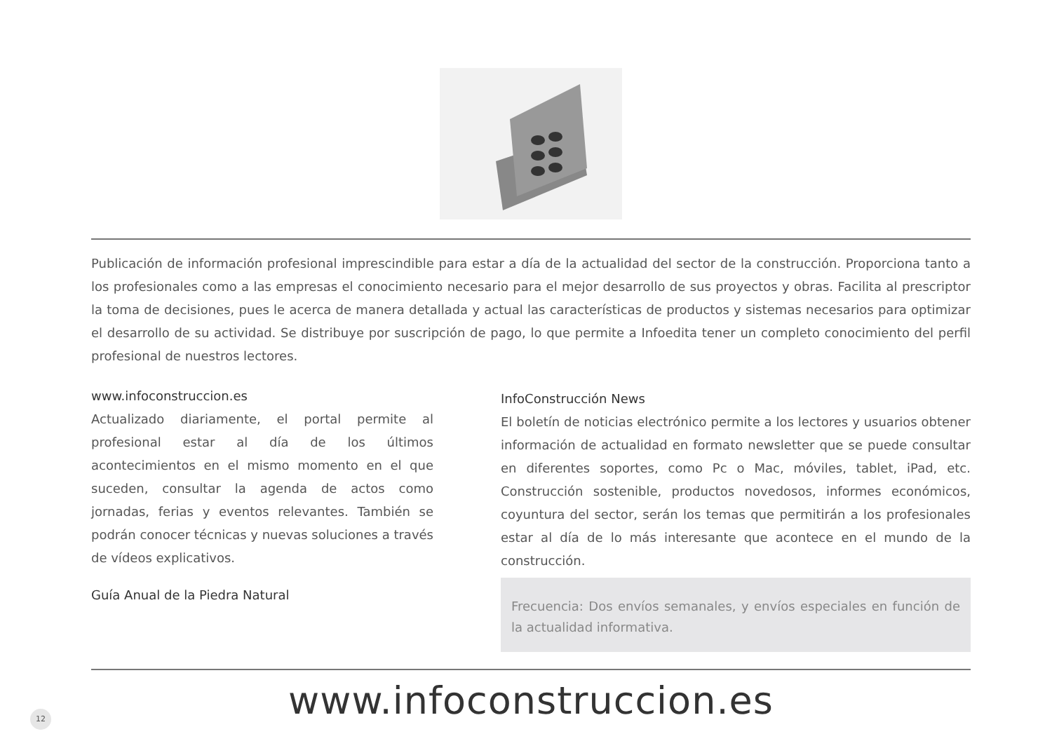Publicación de información profesional imprescindible para estar a día de la actualidad del sector de la construcción. Proporciona tanto a los profesionales como a las empresas el conocimiento necesario para el mejor desarrollo de sus proyectos y obras. Facilita al prescriptor la toma de decisiones, pues le acerca de manera detallada y actual las características de productos y sistemas necesarios para optimizar el desarrollo de su actividad. Se distribuye por suscripción de pago, lo que permite a Infoedita tener un completo conocimiento del perfil profesional de nuestros lectores.
www.infoconstruccion.es
Actualizado diariamente, el portal permite al profesional estar al día de los últimos acontecimientos en el mismo momento en el que suceden, consultar la agenda de actos como jornadas, ferias y eventos relevantes. También se podrán conocer técnicas y nuevas soluciones a través de vídeos explicativos.
Guía Anual de la Piedra Natural
InfoConstrucción News
El boletín de noticias electrónico permite a los lectores y usuarios obtener información de actualidad en formato newsletter que se puede consultar en diferentes soportes, como Pc o Mac, móviles, tablet, iPad, etc. Construcción sostenible, productos novedosos, informes económicos, coyuntura del sector, serán los temas que permitirán a los profesionales estar al día de lo más interesante que acontece en el mundo de la construcción.
Frecuencia: Dos envíos semanales, y envíos especiales en función de la actualidad informativa.
www.infoconstruccion.es
12